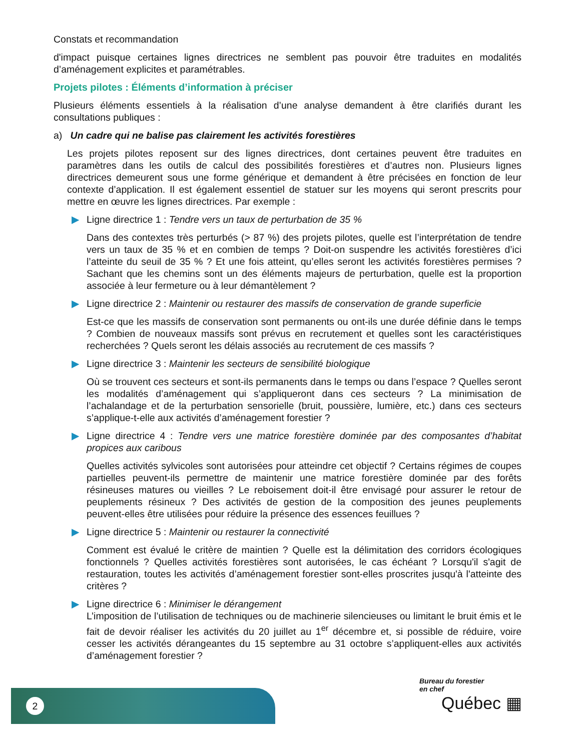Constats et recommandation
d'impact puisque certaines lignes directrices ne semblent pas pouvoir être traduites en modalités d’aménagement explicites et paramétrables.
Projets pilotes : Éléments d’information à préciser
Plusieurs éléments essentiels à la réalisation d’une analyse demandent à être clarifiés durant les consultations publiques :
a) Un cadre qui ne balise pas clairement les activités forestières
Les projets pilotes reposent sur des lignes directrices, dont certaines peuvent être traduites en paramètres dans les outils de calcul des possibilités forestières et d’autres non. Plusieurs lignes directrices demeurent sous une forme générique et demandent à être précisées en fonction de leur contexte d’application. Il est également essentiel de statuer sur les moyens qui seront prescrits pour mettre en œuvre les lignes directrices. Par exemple :
▶ Ligne directrice 1 : Tendre vers un taux de perturbation de 35 %
Dans des contextes très perturbés (> 87 %) des projets pilotes, quelle est l’interprétation de tendre vers un taux de 35 % et en combien de temps ? Doit-on suspendre les activités forestières d’ici l’atteinte du seuil de 35 % ? Et une fois atteint, qu’elles seront les activités forestières permises ? Sachant que les chemins sont un des éléments majeurs de perturbation, quelle est la proportion associée à leur fermeture ou à leur démantèlement ?
▶ Ligne directrice 2 : Maintenir ou restaurer des massifs de conservation de grande superficie
Est-ce que les massifs de conservation sont permanents ou ont-ils une durée définie dans le temps ? Combien de nouveaux massifs sont prévus en recrutement et quelles sont les caractéristiques recherchées ? Quels seront les délais associés au recrutement de ces massifs ?
▶ Ligne directrice 3 : Maintenir les secteurs de sensibilité biologique
Où se trouvent ces secteurs et sont-ils permanents dans le temps ou dans l’espace ? Quelles seront les modalités d’aménagement qui s’appliqueront dans ces secteurs ? La minimisation de l’achalandage et de la perturbation sensorielle (bruit, poussière, lumière, etc.) dans ces secteurs s’applique-t-elle aux activités d’aménagement forestier ?
▶ Ligne directrice 4 : Tendre vers une matrice forestière dominée par des composantes d’habitat propices aux caribous
Quelles activités sylvicoles sont autorisées pour atteindre cet objectif ? Certains régimes de coupes partielles peuvent-ils permettre de maintenir une matrice forestière dominée par des forêts résineuses matures ou vieilles ? Le reboisement doit-il être envisagé pour assurer le retour de peuplements résineux ? Des activités de gestion de la composition des jeunes peuplements peuvent-elles être utilisées pour réduire la présence des essences feuillues ?
▶ Ligne directrice 5 : Maintenir ou restaurer la connectivité
Comment est évalué le critère de maintien ? Quelle est la délimitation des corridors écologiques fonctionnels ? Quelles activités forestières sont autorisées, le cas échéant ? Lorsqu'il s'agit de restauration, toutes les activités d’aménagement forestier sont-elles proscrites jusqu'à l'atteinte des critères ?
▶ Ligne directrice 6 : Minimiser le dérangement
L’imposition de l’utilisation de techniques ou de machinerie silencieuses ou limitant le bruit émis et le fait de devoir réaliser les activités du 20 juillet au 1<sup>er</sup> décembre et, si possible de réduire, voire cesser les activités dérangeantes du 15 septembre au 31 octobre s’appliquent-elles aux activités d’aménagement forestier ?
2
Bureau du forestier
en chef
Québec ▦